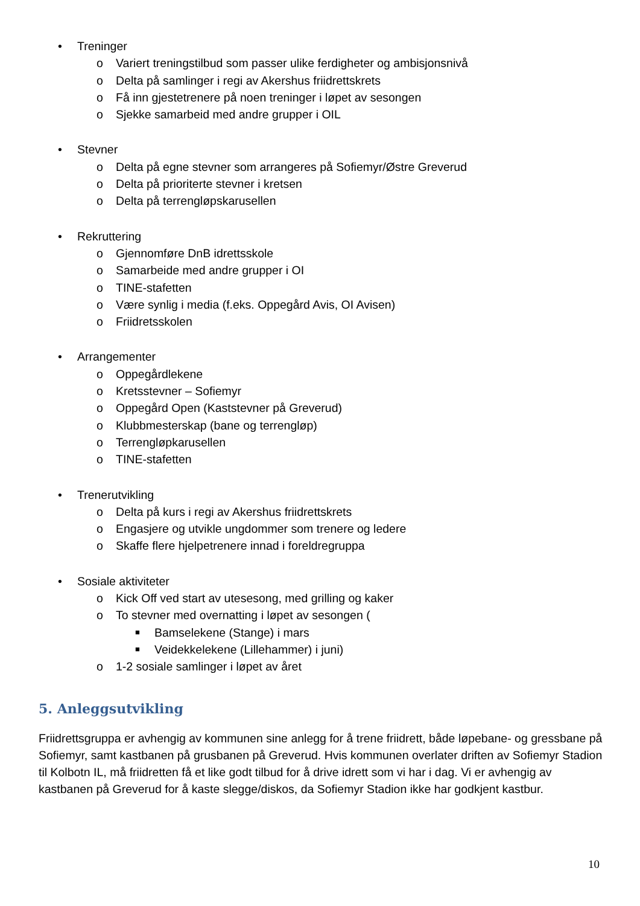• Treninger
o Variert treningstilbud som passer ulike ferdigheter og ambisjonsnivå
o Delta på samlinger i regi av Akershus friidrettskrets
o Få inn gjestetrenere på noen treninger i løpet av sesongen
o Sjekke samarbeid med andre grupper i OIL
• Stevner
o Delta på egne stevner som arrangeres på Sofiemyr/Østre Greverud
o Delta på prioriterte stevner i kretsen
o Delta på terrengløpskarusellen
• Rekruttering
o Gjennomføre DnB idrettsskole
o Samarbeide med andre grupper i OI
o TINE-stafetten
o Være synlig i media (f.eks. Oppegård Avis, OI Avisen)
o Friidretsskolen
• Arrangementer
o Oppegårdlekene
o Kretsstevner – Sofiemyr
o Oppegård Open (Kaststevner på Greverud)
o Klubbmesterskap (bane og terrengløp)
o Terrengløpkarusellen
o TINE-stafetten
• Trenerutvikling
o Delta på kurs i regi av Akershus friidrettskrets
o Engasjere og utvikle ungdommer som trenere og ledere
o Skaffe flere hjelpetrenere innad i foreldregruppa
• Sosiale aktiviteter
o Kick Off ved start av utesesong, med grilling og kaker
o To stevner med overnatting i løpet av sesongen (
■ Bamselekene (Stange) i mars
■ Veidekkelekene (Lillehammer) i juni)
o 1-2 sosiale samlinger i løpet av året
5. Anleggsutvikling
Friidrettsgruppa er avhengig av kommunen sine anlegg for å trene friidrett, både løpebane- og gressbane på Sofiemyr, samt kastbanen på grusbanen på Greverud. Hvis kommunen overlater driften av Sofiemyr Stadion til Kolbotn IL, må friidretten få et like godt tilbud for å drive idrett som vi har i dag. Vi er avhengig av kastbanen på Greverud for å kaste slegge/diskos, da Sofiemyr Stadion ikke har godkjent kastbur.
10